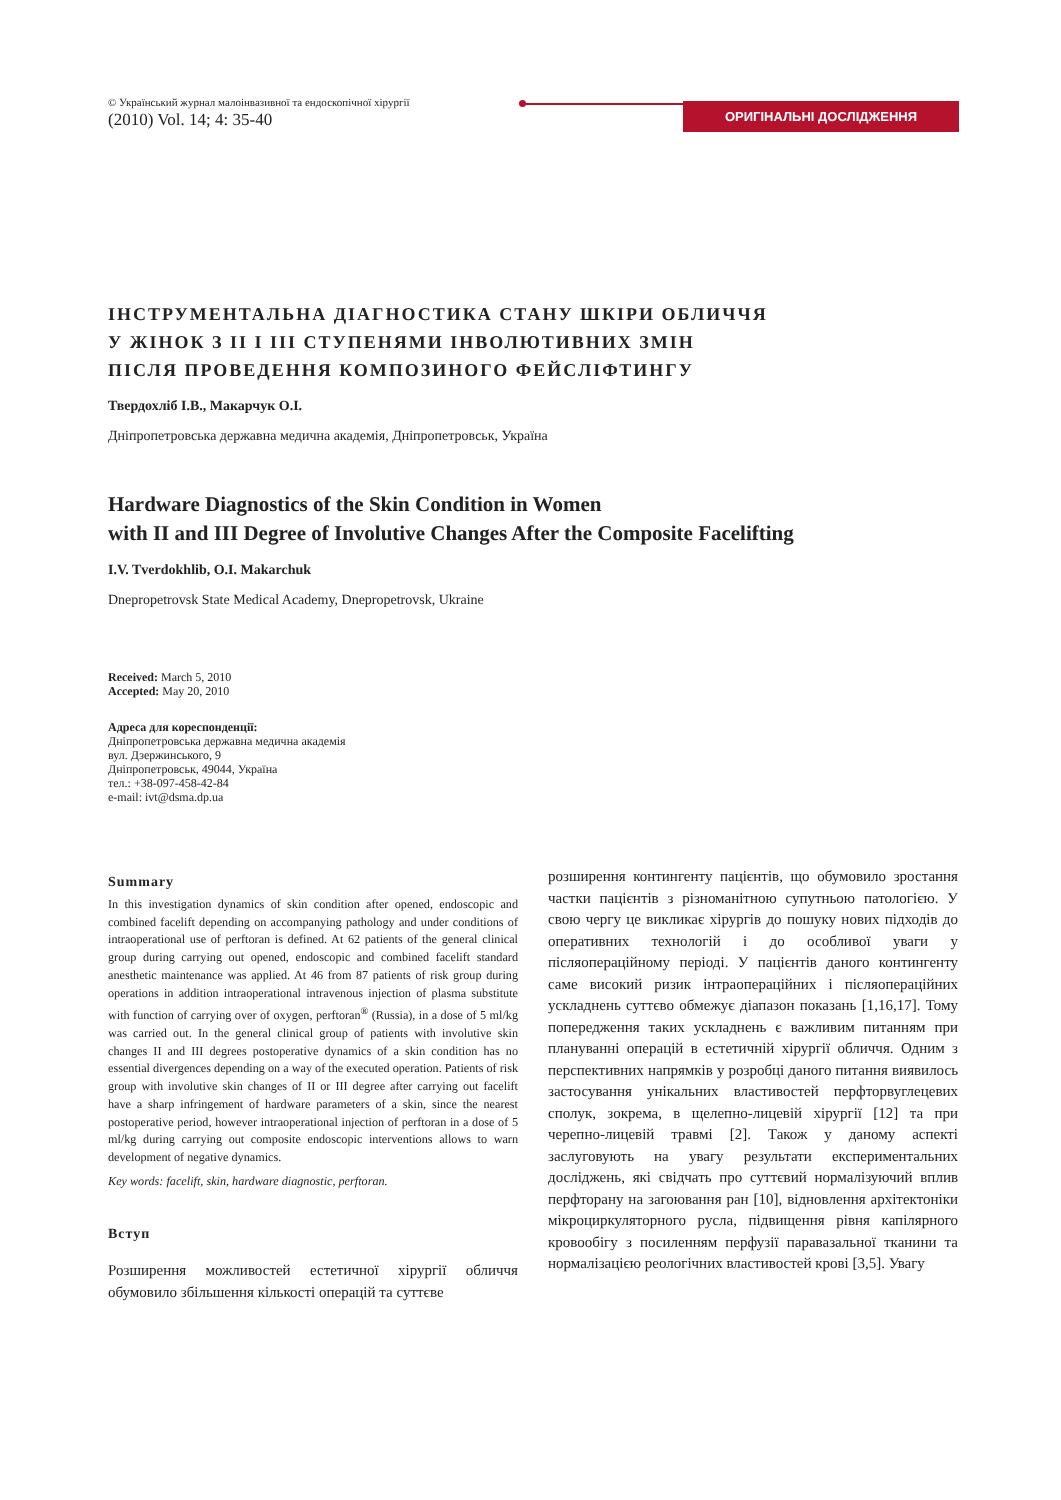© Український журнал малоінвазивної та ендоскопічної хірургії
(2010) Vol. 14; 4: 35-40
ОРИГІНАЛЬНІ ДОСЛІДЖЕННЯ
ІНСТРУМЕНТАЛЬНА ДІАГНОСТИКА СТАНУ ШКІРИ ОБЛИЧЧЯ
У ЖІНОК З II І III СТУПЕНЯМИ ІНВОЛЮТИВНИХ ЗМІН
ПІСЛЯ ПРОВЕДЕННЯ КОМПОЗИНОГО ФЕЙСЛІФТИНГУ
Твердохліб І.В., Макарчук О.І.
Дніпропетровська державна медична академія, Дніпропетровськ, Україна
Hardware Diagnostics of the Skin Condition in Women
with II and III Degree of Involutive Changes After the Composite Facelifting
I.V. Tverdokhlib, O.I. Makarchuk
Dnepropetrovsk State Medical Academy, Dnepropetrovsk, Ukraine
Received: March 5, 2010
Accepted: May 20, 2010
Адреса для кореспонденції:
Дніпропетровська державна медична академія
вул. Дзержинського, 9
Дніпропетровськ, 49044, Україна
тел.: +38-097-458-42-84
e-mail: ivt@dsma.dp.ua
Summary
In this investigation dynamics of skin condition after opened, endoscopic and combined facelift depending on accompanying pathology and under conditions of intraoperational use of perftoran is defined. At 62 patients of the general clinical group during carrying out opened, endoscopic and combined facelift standard anesthetic maintenance was applied. At 46 from 87 patients of risk group during operations in addition intraoperational intravenous injection of plasma substitute with function of carrying over of oxygen, perftoran<sup>®</sup> (Russia), in a dose of 5 ml/kg was carried out. In the general clinical group of patients with involutive skin changes II and III degrees postoperative dynamics of a skin condition has no essential divergences depending on a way of the executed operation. Patients of risk group with involutive skin changes of II or III degree after carrying out facelift have a sharp infringement of hardware parameters of a skin, since the nearest postoperative period, however intraoperational injection of perftoran in a dose of 5 ml/kg during carrying out composite endoscopic interventions allows to warn development of negative dynamics.
Key words: facelift, skin, hardware diagnostic, perftoran.
Вступ
Розширення можливостей естетичної хірургії обличчя обумовило збільшення кількості операцій та суттєве
розширення контингенту пацієнтів, що обумовило зростання частки пацієнтів з різноманітною супутньою патологією. У свою чергу це викликає хірургів до пошуку нових підходів до оперативних технологій і до особливої уваги у післяопераційному періоді. У пацієнтів даного контингенту саме високий ризик інтраопераційних і післяопераційних ускладнень суттєво обмежує діапазон показань [1,16,17]. Тому попередження таких ускладнень є важливим питанням при плануванні операцій в естетичній хірургії обличчя. Одним з перспективних напрямків у розробці даного питання виявилось застосування унікальних властивостей перфторвуглецевих сполук, зокрема, в щелепно-лицевій хірургії [12] та при черепно-лицевій травмі [2]. Також у даному аспекті заслуговують на увагу результати експериментальних досліджень, які свідчать про суттєвий нормалізуючий вплив перфторану на загоювання ран [10], відновлення архітектоніки мікроциркуляторного русла, підвищення рівня капілярного кровообігу з посиленням перфузії паравазальної тканини та нормалізацією реологічних властивостей крові [3,5]. Увагу